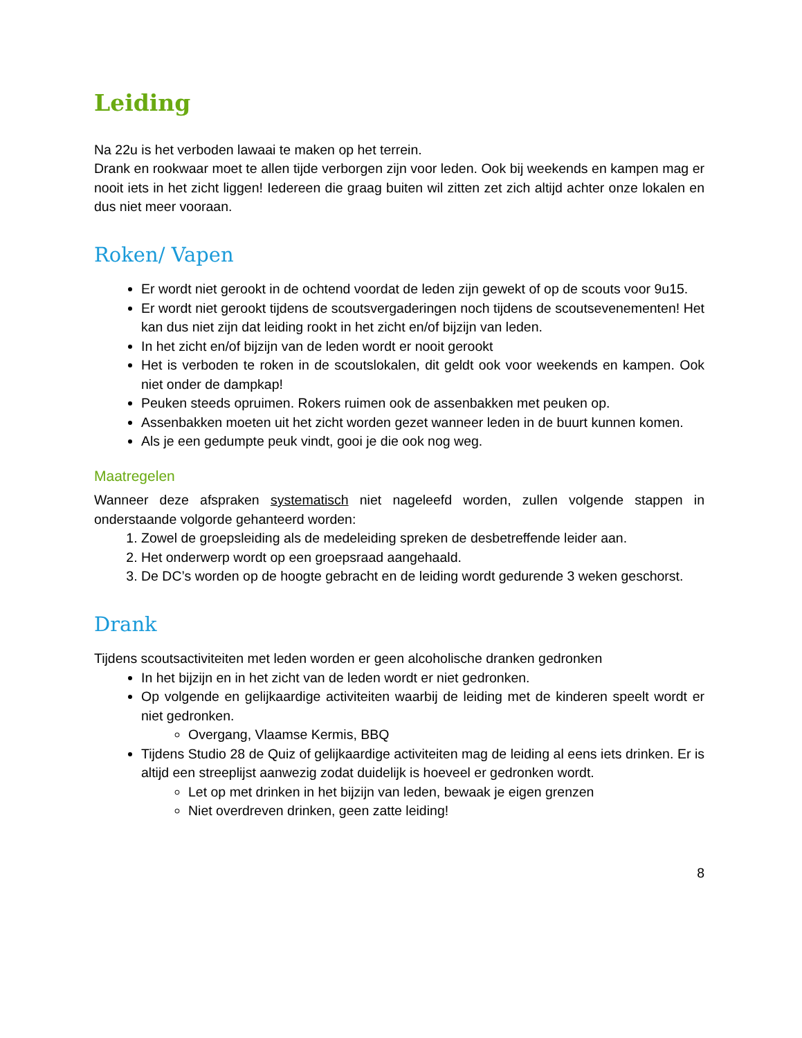Leiding
Na 22u is het verboden lawaai te maken op het terrein.
Drank en rookwaar moet te allen tijde verborgen zijn voor leden. Ook bij weekends en kampen mag er nooit iets in het zicht liggen! Iedereen die graag buiten wil zitten zet zich altijd achter onze lokalen en dus niet meer vooraan.
Roken/ Vapen
Er wordt niet gerookt in de ochtend voordat de leden zijn gewekt of op de scouts voor 9u15.
Er wordt niet gerookt tijdens de scoutsvergaderingen noch tijdens de scoutsevenementen! Het kan dus niet zijn dat leiding rookt in het zicht en/of bijzijn van leden.
In het zicht en/of bijzijn van de leden wordt er nooit gerookt
Het is verboden te roken in de scoutslokalen, dit geldt ook voor weekends en kampen. Ook niet onder de dampkap!
Peuken steeds opruimen. Rokers ruimen ook de assenbakken met peuken op.
Assenbakken moeten uit het zicht worden gezet wanneer leden in de buurt kunnen komen.
Als je een gedumpte peuk vindt, gooi je die ook nog weg.
Maatregelen
Wanneer deze afspraken systematisch niet nageleefd worden, zullen volgende stappen in onderstaande volgorde gehanteerd worden:
1. Zowel de groepsleiding als de medeleiding spreken de desbetreffende leider aan.
2. Het onderwerp wordt op een groepsraad aangehaald.
3. De DC’s worden op de hoogte gebracht en de leiding wordt gedurende 3 weken geschorst.
Drank
Tijdens scoutsactiviteiten met leden worden er geen alcoholische dranken gedronken
In het bijzijn en in het zicht van de leden wordt er niet gedronken.
Op volgende en gelijkaardige activiteiten waarbij de leiding met de kinderen speelt wordt er niet gedronken.
Overgang, Vlaamse Kermis, BBQ
Tijdens Studio 28 de Quiz of gelijkaardige activiteiten mag de leiding al eens iets drinken. Er is altijd een streeplijst aanwezig zodat duidelijk is hoeveel er gedronken wordt.
Let op met drinken in het bijzijn van leden, bewaak je eigen grenzen
Niet overdreven drinken, geen zatte leiding!
8